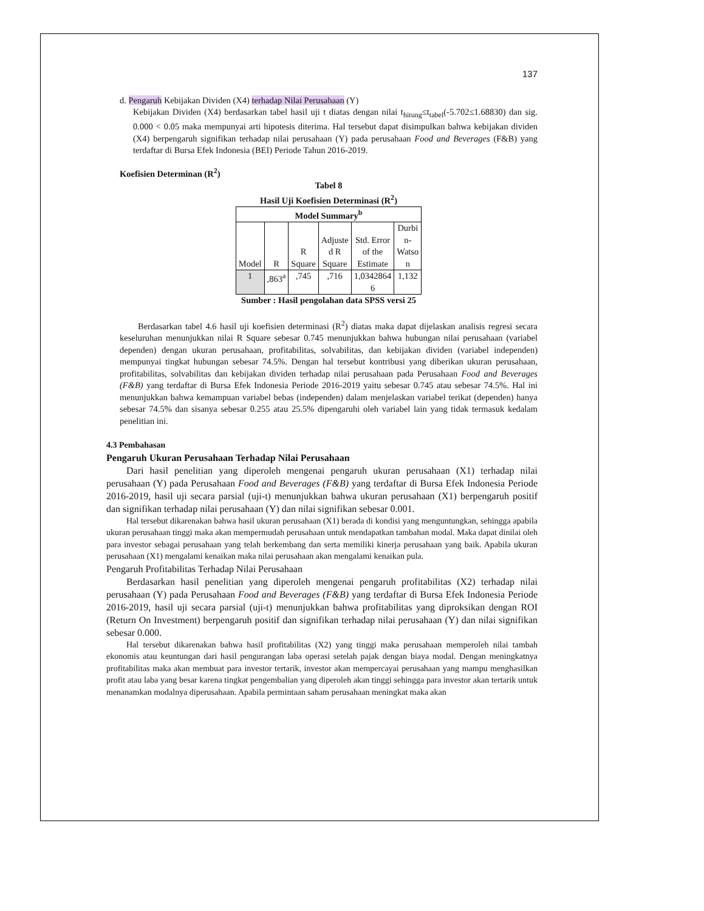137
d. Pengaruh Kebijakan Dividen (X4) terhadap Nilai Perusahaan (Y)
Kebijakan Dividen (X4) berdasarkan tabel hasil uji t diatas dengan nilai t<sub>hitung</sub>≤t<sub>tabel</sub>(-5.702≤1.68830) dan sig. 0.000 < 0.05 maka mempunyai arti hipotesis diterima. Hal tersebut dapat disimpulkan bahwa kebijakan dividen (X4) berpengaruh signifikan terhadap nilai perusahaan (Y) pada perusahaan Food and Beverages (F&B) yang terdaftar di Bursa Efek Indonesia (BEI) Periode Tahun 2016-2019.
Koefisien Determinan (R<sup>2</sup>)
Tabel 8
Hasil Uji Koefisien Determinasi (R<sup>2</sup>)
| Model Summary<sup>b</sup> | | | | | |
| --- | --- | --- | --- | --- | --- |
| Model | R | R Square | Adjuste d R Square | Std. Error of the Estimate | Durbi n- Watso n |
| 1 | ,863<sup>a</sup> | ,745 | ,716 | 1,0342864 6 | 1,132 |
Sumber : Hasil pengolahan data SPSS versi 25
Berdasarkan tabel 4.6 hasil uji koefisien determinasi (R<sup>2</sup>) diatas maka dapat dijelaskan analisis regresi secara keseluruhan menunjukkan nilai R Square sebesar 0.745 menunjukkan bahwa hubungan nilai perusahaan (variabel dependen) dengan ukuran perusahaan, profitabilitas, solvabilitas, dan kebijakan dividen (variabel independen) mempunyai tingkat hubungan sebesar 74.5%. Dengan hal tersebut kontribusi yang diberikan ukuran perusahaan, profitabilitas, solvabilitas dan kebijakan dividen terhadap nilai perusahaan pada Perusahaan Food and Beverages (F&B) yang terdaftar di Bursa Efek Indonesia Periode 2016-2019 yaitu sebesar 0.745 atau sebesar 74.5%. Hal ini menunjukkan bahwa kemampuan variabel bebas (independen) dalam menjelaskan variabel terikat (dependen) hanya sebesar 74.5% dan sisanya sebesar 0.255 atau 25.5% dipengaruhi oleh variabel lain yang tidak termasuk kedalam penelitian ini.
4.3 Pembahasan
Pengaruh Ukuran Perusahaan Terhadap Nilai Perusahaan
Dari hasil penelitian yang diperoleh mengenai pengaruh ukuran perusahaan (X1) terhadap nilai perusahaan (Y) pada Perusahaan Food and Beverages (F&B) yang terdaftar di Bursa Efek Indonesia Periode 2016-2019, hasil uji secara parsial (uji-t) menunjukkan bahwa ukuran perusahaan (X1) berpengaruh positif dan signifikan terhadap nilai perusahaan (Y) dan nilai signifikan sebesar 0.001.
Hal tersebut dikarenakan bahwa hasil ukuran perusahaan (X1) berada di kondisi yang menguntungkan, sehingga apabila ukuran perusahaan tinggi maka akan mempermudah perusahaan untuk mendapatkan tambahan modal. Maka dapat dinilai oleh para investor sebagai perusahaan yang telah berkembang dan serta memiliki kinerja perusahaan yang baik. Apabila ukuran perusahaan (X1) mengalami kenaikan maka nilai perusahaan akan mengalami kenaikan pula.
Pengaruh Profitabilitas Terhadap Nilai Perusahaan
Berdasarkan hasil penelitian yang diperoleh mengenai pengaruh profitabilitas (X2) terhadap nilai perusahaan (Y) pada Perusahaan Food and Beverages (F&B) yang terdaftar di Bursa Efek Indonesia Periode 2016-2019, hasil uji secara parsial (uji-t) menunjukkan bahwa profitabilitas yang diproksikan dengan ROI (Return On Investment) berpengaruh positif dan signifikan terhadap nilai perusahaan (Y) dan nilai signifikan sebesar 0.000.
Hal tersebut dikarenakan bahwa hasil profitabilitas (X2) yang tinggi maka perusahaan memperoleh nilai tambah ekonomis atau keuntungan dari hasil pengurangan laba operasi setelah pajak dengan biaya modal. Dengan meningkatnya profitabilitas maka akan membuat para investor tertarik, investor akan mempercayai perusahaan yang mampu menghasilkan profit atau laba yang besar karena tingkat pengembalian yang diperoleh akan tinggi sehingga para investor akan tertarik untuk menanamkan modalnya diperusahaan. Apabila permintaan saham perusahaan meningkat maka akan